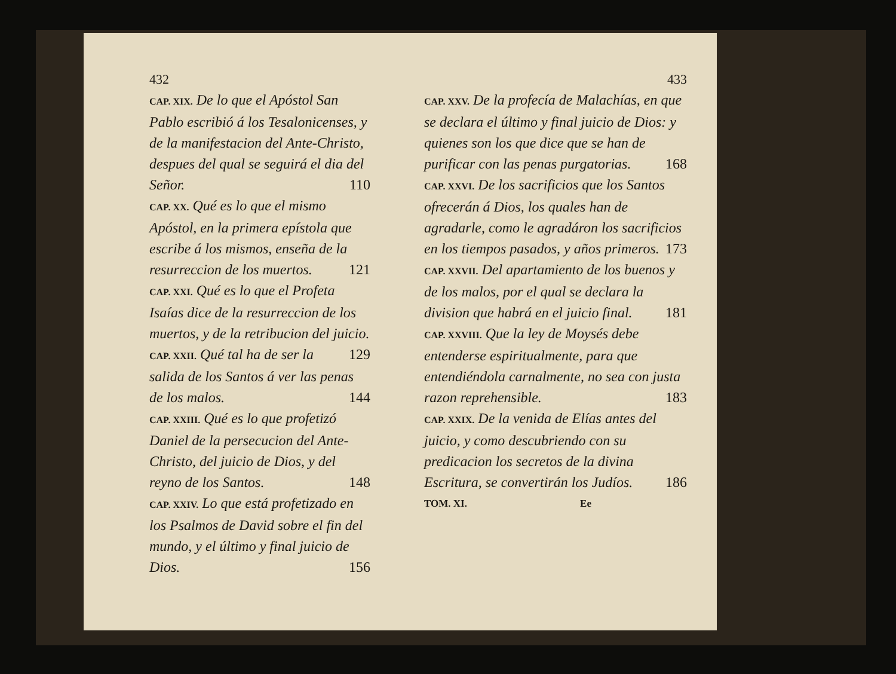432
CAP. XIX. De lo que el Apóstol San Pablo escribió á los Tesalonicenses, y de la manifestacion del Ante-Christo, despues del qual se seguirá el dia del Señor. 110
CAP. XX. Qué es lo que el mismo Apóstol, en la primera epístola que escribe á los mismos, enseña de la resurreccion de los muertos. 121
CAP. XXI. Qué es lo que el Profeta Isaías dice de la resurreccion de los muertos, y de la retribucion del juicio. 129
CAP. XXII. Qué tal ha de ser la salida de los Santos á ver las penas de los malos. 144
CAP. XXIII. Qué es lo que profetizó Daniel de la persecucion del Ante-Christo, del juicio de Dios, y del reyno de los Santos. 148
CAP. XXIV. Lo que está profetizado en los Psalmos de David sobre el fin del mundo, y el último y final juicio de Dios. 156
433
CAP. XXV. De la profecía de Malachías, en que se declara el último y final juicio de Dios: y quienes son los que dice que se han de purificar con las penas purgatorias. 168
CAP. XXVI. De los sacrificios que los Santos ofrecerán á Dios, los quales han de agradarle, como le agradáron los sacrificios en los tiempos pasados, y años primeros. 173
CAP. XXVII. Del apartamiento de los buenos y de los malos, por el qual se declara la division que habrá en el juicio final. 181
CAP. XXVIII. Que la ley de Moysés debe entenderse espiritualmente, para que entendiéndola carnalmente, no sea con justa razon reprehensible. 183
CAP. XXIX. De la venida de Elías antes del juicio, y como descubriendo con su predicacion los secretos de la divina Escritura, se convertirán los Judíos. 186
TOM. XI. Ee